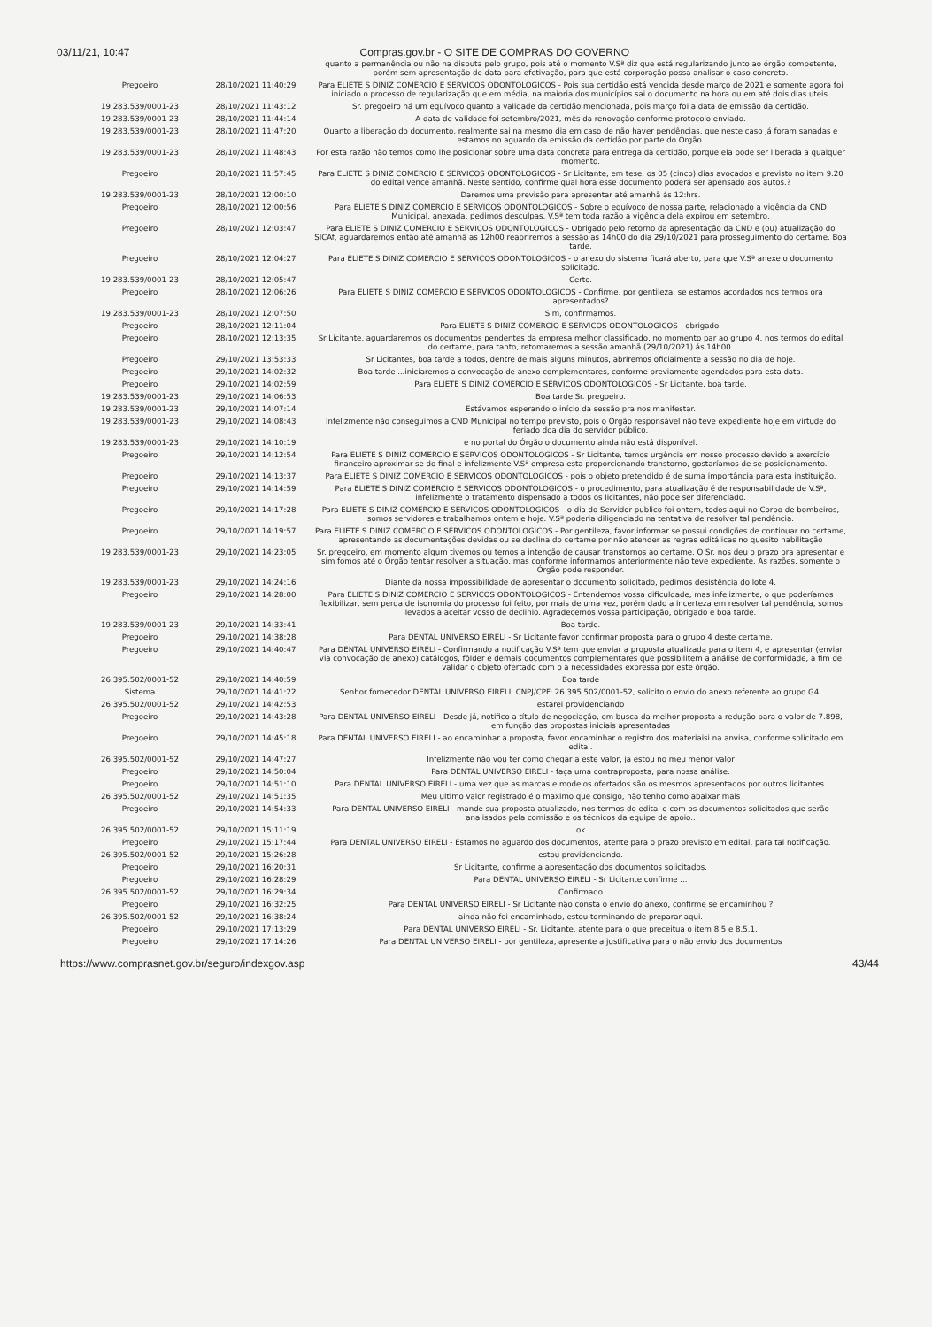03/11/21, 10:47 Compras.gov.br - O SITE DE COMPRAS DO GOVERNO
| | | quanto a permanência ou não na disputa pelo grupo, pois até o momento V.Sª diz que está regularizando junto ao órgão competente, porém sem apresentação de data para efetivação, para que está corporação possa analisar o caso concreto. |
| Pregoeiro | 28/10/2021 11:40:29 | Para ELIETE S DINIZ COMERCIO E SERVICOS ODONTOLOGICOS - Pois sua certidão está vencida desde março de 2021 e somente agora foi iniciado o processo de regularização que em média, na maioria dos municípios sai o documento na hora ou em até dois dias uteis. |
| 19.283.539/0001-23 | 28/10/2021 11:43:12 | Sr. pregoeiro há um equívoco quanto a validade da certidão mencionada, pois março foi a data de emissão da certidão. |
| 19.283.539/0001-23 | 28/10/2021 11:44:14 | A data de validade foi setembro/2021, mês da renovação conforme protocolo enviado. |
| 19.283.539/0001-23 | 28/10/2021 11:47:20 | Quanto a liberação do documento, realmente sai na mesmo dia em caso de não haver pendências, que neste caso já foram sanadas e estamos no aguardo da emissão da certidão por parte do Órgão. |
| 19.283.539/0001-23 | 28/10/2021 11:48:43 | Por esta razão não temos como lhe posicionar sobre uma data concreta para entrega da certidão, porque ela pode ser liberada a qualquer momento. |
| Pregoeiro | 28/10/2021 11:57:45 | Para ELIETE S DINIZ COMERCIO E SERVICOS ODONTOLOGICOS - Sr Licitante, em tese, os 05 (cinco) dias avocados e previsto no item 9.20 do edital vence amanhã. Neste sentido, confirme qual hora esse documento poderá ser apensado aos autos.? |
| 19.283.539/0001-23 | 28/10/2021 12:00:10 | Daremos uma previsão para apresentar até amanhã ás 12:hrs. |
| Pregoeiro | 28/10/2021 12:00:56 | Para ELIETE S DINIZ COMERCIO E SERVICOS ODONTOLOGICOS - Sobre o equívoco de nossa parte, relacionado a vigência da CND Municipal, anexada, pedimos desculpas. V.Sª tem toda razão a vigência dela expirou em setembro. |
| Pregoeiro | 28/10/2021 12:03:47 | Para ELIETE S DINIZ COMERCIO E SERVICOS ODONTOLOGICOS - Obrigado pelo retorno da apresentação da CND e (ou) atualização do SICAf, aguardaremos então até amanhã as 12h00 reabriremos a sessão as 14h00 do dia 29/10/2021 para prosseguimento do certame. Boa tarde. |
| Pregoeiro | 28/10/2021 12:04:27 | Para ELIETE S DINIZ COMERCIO E SERVICOS ODONTOLOGICOS - o anexo do sistema ficará aberto, para que V.Sª anexe o documento solicitado. |
| 19.283.539/0001-23 | 28/10/2021 12:05:47 | Certo. |
| Pregoeiro | 28/10/2021 12:06:26 | Para ELIETE S DINIZ COMERCIO E SERVICOS ODONTOLOGICOS - Confirme, por gentileza, se estamos acordados nos termos ora apresentados? |
| 19.283.539/0001-23 | 28/10/2021 12:07:50 | Sim, confirmamos. |
| Pregoeiro | 28/10/2021 12:11:04 | Para ELIETE S DINIZ COMERCIO E SERVICOS ODONTOLOGICOS - obrigado. |
| Pregoeiro | 28/10/2021 12:13:35 | Sr Licitante, aguardaremos os documentos pendentes da empresa melhor classificado, no momento par ao grupo 4, nos termos do edital do certame, para tanto, retomaremos a sessão amanhã (29/10/2021) ás 14h00. |
| Pregoeiro | 29/10/2021 13:53:33 | Sr Licitantes, boa tarde a todos, dentre de mais alguns minutos, abriremos oficialmente a sessão no dia de hoje. |
| Pregoeiro | 29/10/2021 14:02:32 | Boa tarde ...iniciaremos a convocação de anexo complementares, conforme previamente agendados para esta data. |
| Pregoeiro | 29/10/2021 14:02:59 | Para ELIETE S DINIZ COMERCIO E SERVICOS ODONTOLOGICOS - Sr Licitante, boa tarde. |
| 19.283.539/0001-23 | 29/10/2021 14:06:53 | Boa tarde Sr. pregoeiro. |
| 19.283.539/0001-23 | 29/10/2021 14:07:14 | Estávamos esperando o início da sessão pra nos manifestar. |
| 19.283.539/0001-23 | 29/10/2021 14:08:43 | Infelizmente não conseguimos a CND Municipal no tempo previsto, pois o Órgão responsável não teve expediente hoje em virtude do feriado doa dia do servidor público. |
| 19.283.539/0001-23 | 29/10/2021 14:10:19 | e no portal do Órgão o documento ainda não está disponível. |
| Pregoeiro | 29/10/2021 14:12:54 | Para ELIETE S DINIZ COMERCIO E SERVICOS ODONTOLOGICOS - Sr Licitante, temos urgência em nosso processo devido a exercício financeiro aproximar-se do final e infelizmente V.Sª empresa esta proporcionando transtorno, gostaríamos de se posicionamento. |
| Pregoeiro | 29/10/2021 14:13:37 | Para ELIETE S DINIZ COMERCIO E SERVICOS ODONTOLOGICOS - pois o objeto pretendido é de suma importância para esta instituição. |
| Pregoeiro | 29/10/2021 14:14:59 | Para ELIETE S DINIZ COMERCIO E SERVICOS ODONTOLOGICOS - o procedimento, para atualização é de responsabilidade de V.Sª, infelizmente o tratamento dispensado a todos os licitantes, não pode ser diferenciado. |
| Pregoeiro | 29/10/2021 14:17:28 | Para ELIETE S DINIZ COMERCIO E SERVICOS ODONTOLOGICOS - o dia do Servidor publico foi ontem, todos aqui no Corpo de bombeiros, somos servidores e trabalhamos ontem e hoje. V.Sª poderia diligenciado na tentativa de resolver tal pendência. |
| Pregoeiro | 29/10/2021 14:19:57 | Para ELIETE S DINIZ COMERCIO E SERVICOS ODONTOLOGICOS - Por gentileza, favor informar se possui condições de continuar no certame, apresentando as documentações devidas ou se declina do certame por não atender as regras editálicas no quesito habilitação |
| 19.283.539/0001-23 | 29/10/2021 14:23:05 | Sr. pregoeiro, em momento algum tivemos ou temos a intenção de causar transtornos ao certame. O Sr. nos deu o prazo pra apresentar e sim fomos até o Órgão tentar resolver a situação, mas conforme informamos anteriormente não teve expediente. As razões, somente o Órgão pode responder. |
| 19.283.539/0001-23 | 29/10/2021 14:24:16 | Diante da nossa impossibilidade de apresentar o documento solicitado, pedimos desistência do lote 4. |
| Pregoeiro | 29/10/2021 14:28:00 | Para ELIETE S DINIZ COMERCIO E SERVICOS ODONTOLOGICOS - Entendemos vossa dificuldade, mas infelizmente, o que poderíamos flexibilizar, sem perda de isonomia do processo foi feito, por mais de uma vez, porém dado a incerteza em resolver tal pendência, somos levados a aceitar vosso de declinio. Agradecemos vossa participação, obrigado e boa tarde. |
| 19.283.539/0001-23 | 29/10/2021 14:33:41 | Boa tarde. |
| Pregoeiro | 29/10/2021 14:38:28 | Para DENTAL UNIVERSO EIRELI - Sr Licitante favor confirmar proposta para o grupo 4 deste certame. |
| Pregoeiro | 29/10/2021 14:40:47 | Para DENTAL UNIVERSO EIRELI - Confirmando a notificação V.Sª tem que enviar a proposta atualizada para o item 4, e apresentar (enviar via convocação de anexo) catálogos, fôlder e demais documentos complementares que possibilitem a análise de conformidade, a fim de validar o objeto ofertado com o a necessidades expressa por este órgão. |
| 26.395.502/0001-52 | 29/10/2021 14:40:59 | Boa tarde |
| Sistema | 29/10/2021 14:41:22 | Senhor fornecedor DENTAL UNIVERSO EIRELI, CNPJ/CPF: 26.395.502/0001-52, solicito o envio do anexo referente ao grupo G4. |
| 26.395.502/0001-52 | 29/10/2021 14:42:53 | estarei providenciando |
| Pregoeiro | 29/10/2021 14:43:28 | Para DENTAL UNIVERSO EIRELI - Desde já, notifico a título de negociação, em busca da melhor proposta a redução para o valor de 7.898, em função das propostas iniciais apresentadas |
| Pregoeiro | 29/10/2021 14:45:18 | Para DENTAL UNIVERSO EIRELI - ao encaminhar a proposta, favor encaminhar o registro dos materiaisi na anvisa, conforme solicitado em edital. |
| 26.395.502/0001-52 | 29/10/2021 14:47:27 | Infelizmente não vou ter como chegar a este valor, ja estou no meu menor valor |
| Pregoeiro | 29/10/2021 14:50:04 | Para DENTAL UNIVERSO EIRELI - faça uma contraproposta, para nossa análise. |
| Pregoeiro | 29/10/2021 14:51:10 | Para DENTAL UNIVERSO EIRELI - uma vez que as marcas e modelos ofertados são os mesmos apresentados por outros licitantes. |
| 26.395.502/0001-52 | 29/10/2021 14:51:35 | Meu ultimo valor registrado é o maximo que consigo, não tenho como abaixar mais |
| Pregoeiro | 29/10/2021 14:54:33 | Para DENTAL UNIVERSO EIRELI - mande sua proposta atualizado, nos termos do edital e com os documentos solicitados que serão analisados pela comissão e os técnicos da equipe de apoio.. |
| 26.395.502/0001-52 | 29/10/2021 15:11:19 | ok |
| Pregoeiro | 29/10/2021 15:17:44 | Para DENTAL UNIVERSO EIRELI - Estamos no aguardo dos documentos, atente para o prazo previsto em edital, para tal notificação. |
| 26.395.502/0001-52 | 29/10/2021 15:26:28 | estou providenciando. |
| Pregoeiro | 29/10/2021 16:20:31 | Sr Licitante, confirme a apresentação dos documentos solicitados. |
| Pregoeiro | 29/10/2021 16:28:29 | Para DENTAL UNIVERSO EIRELI - Sr Licitante confirme ... |
| 26.395.502/0001-52 | 29/10/2021 16:29:34 | Confirmado |
| Pregoeiro | 29/10/2021 16:32:25 | Para DENTAL UNIVERSO EIRELI - Sr Licitante não consta o envio do anexo, confirme se encaminhou ? |
| 26.395.502/0001-52 | 29/10/2021 16:38:24 | ainda não foi encaminhado, estou terminando de preparar aqui. |
| Pregoeiro | 29/10/2021 17:13:29 | Para DENTAL UNIVERSO EIRELI - Sr. Licitante, atente para o que preceitua o item 8.5 e 8.5.1. |
| Pregoeiro | 29/10/2021 17:14:26 | Para DENTAL UNIVERSO EIRELI - por gentileza, apresente a justificativa para o não envio dos documentos |
https://www.comprasnet.gov.br/seguro/indexgov.asp 43/44